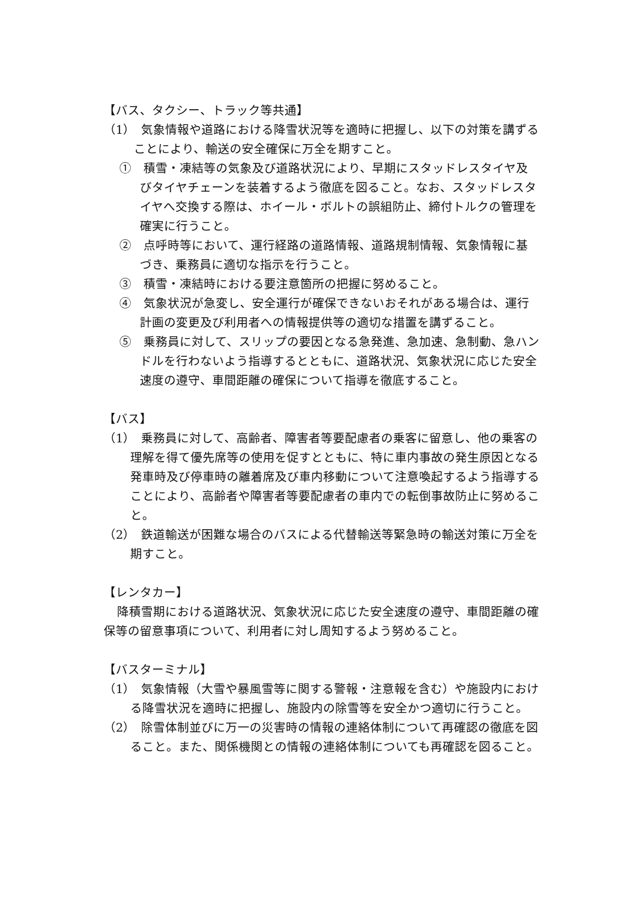【バス、タクシー、トラック等共通】
（1）　気象情報や道路における降雪状況等を適時に把握し、以下の対策を講ずることにより、輸送の安全確保に万全を期すこと。
①　積雪・凍結等の気象及び道路状況により、早期にスタッドレスタイヤ及びタイヤチェーンを装着するよう徹底を図ること。なお、スタッドレスタイヤへ交換する際は、ホイール・ボルトの誤組防止、締付トルクの管理を確実に行うこと。
②　点呼時等において、運行経路の道路情報、道路規制情報、気象情報に基づき、乗務員に適切な指示を行うこと。
③　積雪・凍結時における要注意箇所の把握に努めること。
④　気象状況が急変し、安全運行が確保できないおそれがある場合は、運行計画の変更及び利用者への情報提供等の適切な措置を講ずること。
⑤　乗務員に対して、スリップの要因となる急発進、急加速、急制動、急ハンドルを行わないよう指導するとともに、道路状況、気象状況に応じた安全速度の遵守、車間距離の確保について指導を徹底すること。
【バス】
（1）　乗務員に対して、高齢者、障害者等要配慮者の乗客に留意し、他の乗客の理解を得て優先席等の使用を促すとともに、特に車内事故の発生原因となる発車時及び停車時の離着席及び車内移動について注意喚起するよう指導することにより、高齢者や障害者等要配慮者の車内での転倒事故防止に努めること。
（2）　鉄道輸送が困難な場合のバスによる代替輸送等緊急時の輸送対策に万全を期すこと。
【レンタカー】
降積雪期における道路状況、気象状況に応じた安全速度の遵守、車間距離の確保等の留意事項について、利用者に対し周知するよう努めること。
【バスターミナル】
（1）　気象情報（大雪や暴風雪等に関する警報・注意報を含む）や施設内における降雪状況を適時に把握し、施設内の除雪等を安全かつ適切に行うこと。
（2）　除雪体制並びに万一の災害時の情報の連絡体制について再確認の徹底を図ること。また、関係機関との情報の連絡体制についても再確認を図ること。